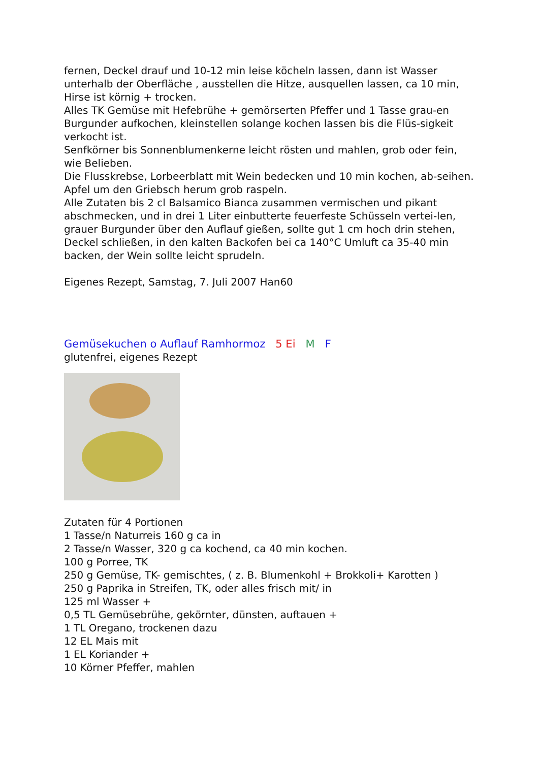fernen, Deckel drauf und 10-12 min leise köcheln lassen, dann ist Wasser unterhalb der Oberfläche , ausstellen die Hitze, ausquellen lassen, ca 10 min, Hirse ist körnig + trocken.
Alles TK Gemüse mit Hefebrühe + gemörserten Pfeffer und 1 Tasse grau-en Burgunder aufkochen, kleinstellen solange kochen lassen bis die Flüs-sigkeit verkocht ist.
Senfkörner bis Sonnenblumenkerne leicht rösten und mahlen, grob oder fein, wie Belieben.
Die Flusskrebse, Lorbeerblatt mit Wein bedecken und 10 min kochen, ab-seihen.
Apfel um den Griebsch herum grob raspeln.
Alle Zutaten bis 2 cl Balsamico Bianca zusammen vermischen und pikant abschmecken, und in drei 1 Liter einbutterte feuerfeste Schüsseln vertei-len, grauer Burgunder über den Auflauf gießen, sollte gut 1 cm hoch drin stehen, Deckel schließen, in den kalten Backofen bei ca 140°C Umluft ca 35-40 min backen, der Wein sollte leicht sprudeln.
Eigenes Rezept, Samstag, 7. Juli 2007 Han60
Gemüsekuchen o Auflauf Ramhormoz 5 Ei M F
glutenfrei, eigenes Rezept
Zutaten für 4 Portionen
1 Tasse/n Naturreis 160 g ca in
2 Tasse/n Wasser, 320 g ca kochend, ca 40 min kochen.
100 g Porree, TK
250 g Gemüse, TK- gemischtes, ( z. B. Blumenkohl + Brokkoli+ Karotten )
250 g Paprika in Streifen, TK, oder alles frisch mit/ in
125 ml Wasser +
0,5 TL Gemüsebrühe, gekörnter, dünsten, auftauen +
1 TL Oregano, trockenen dazu
12 EL Mais mit
1 EL Koriander +
10 Körner Pfeffer, mahlen